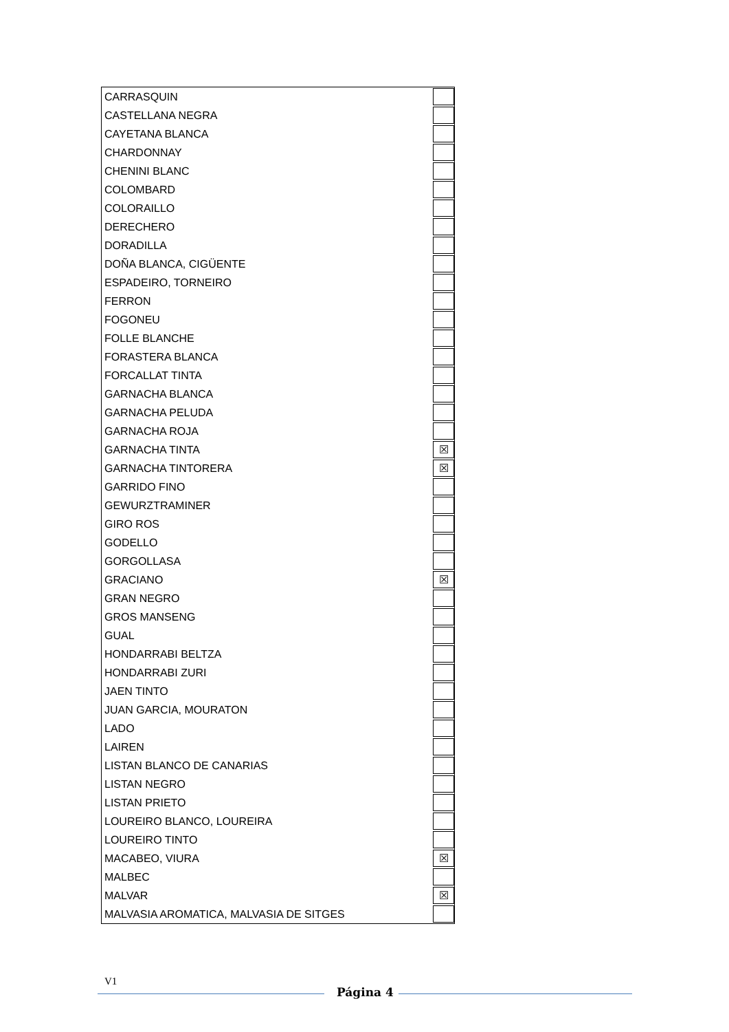| CARRASQUIN | |
| CASTELLANA NEGRA | |
| CAYETANA BLANCA | |
| CHARDONNAY | |
| CHENINI BLANC | |
| COLOMBARD | |
| COLORAILLO | |
| DERECHERO | |
| DORADILLA | |
| DOÑA BLANCA, CIGÜENTE | |
| ESPADEIRO, TORNEIRO | |
| FERRON | |
| FOGONEU | |
| FOLLE BLANCHE | |
| FORASTERA BLANCA | |
| FORCALLAT TINTA | |
| GARNACHA BLANCA | |
| GARNACHA PELUDA | |
| GARNACHA ROJA | |
| GARNACHA TINTA | ☒ |
| GARNACHA TINTORERA | ☒ |
| GARRIDO FINO | |
| GEWURZTRAMINER | |
| GIRO ROS | |
| GODELLO | |
| GORGOLLASA | |
| GRACIANO | ☒ |
| GRAN NEGRO | |
| GROS MANSENG | |
| GUAL | |
| HONDARRABI BELTZA | |
| HONDARRABI ZURI | |
| JAEN TINTO | |
| JUAN GARCIA, MOURATON | |
| LADO | |
| LAIREN | |
| LISTAN BLANCO DE CANARIAS | |
| LISTAN NEGRO | |
| LISTAN PRIETO | |
| LOUREIRO BLANCO, LOUREIRA | |
| LOUREIRO TINTO | |
| MACABEO, VIURA | ☒ |
| MALBEC | |
| MALVAR | ☒ |
| MALVASIA AROMATICA, MALVASIA DE SITGES | |
V1
Página 4